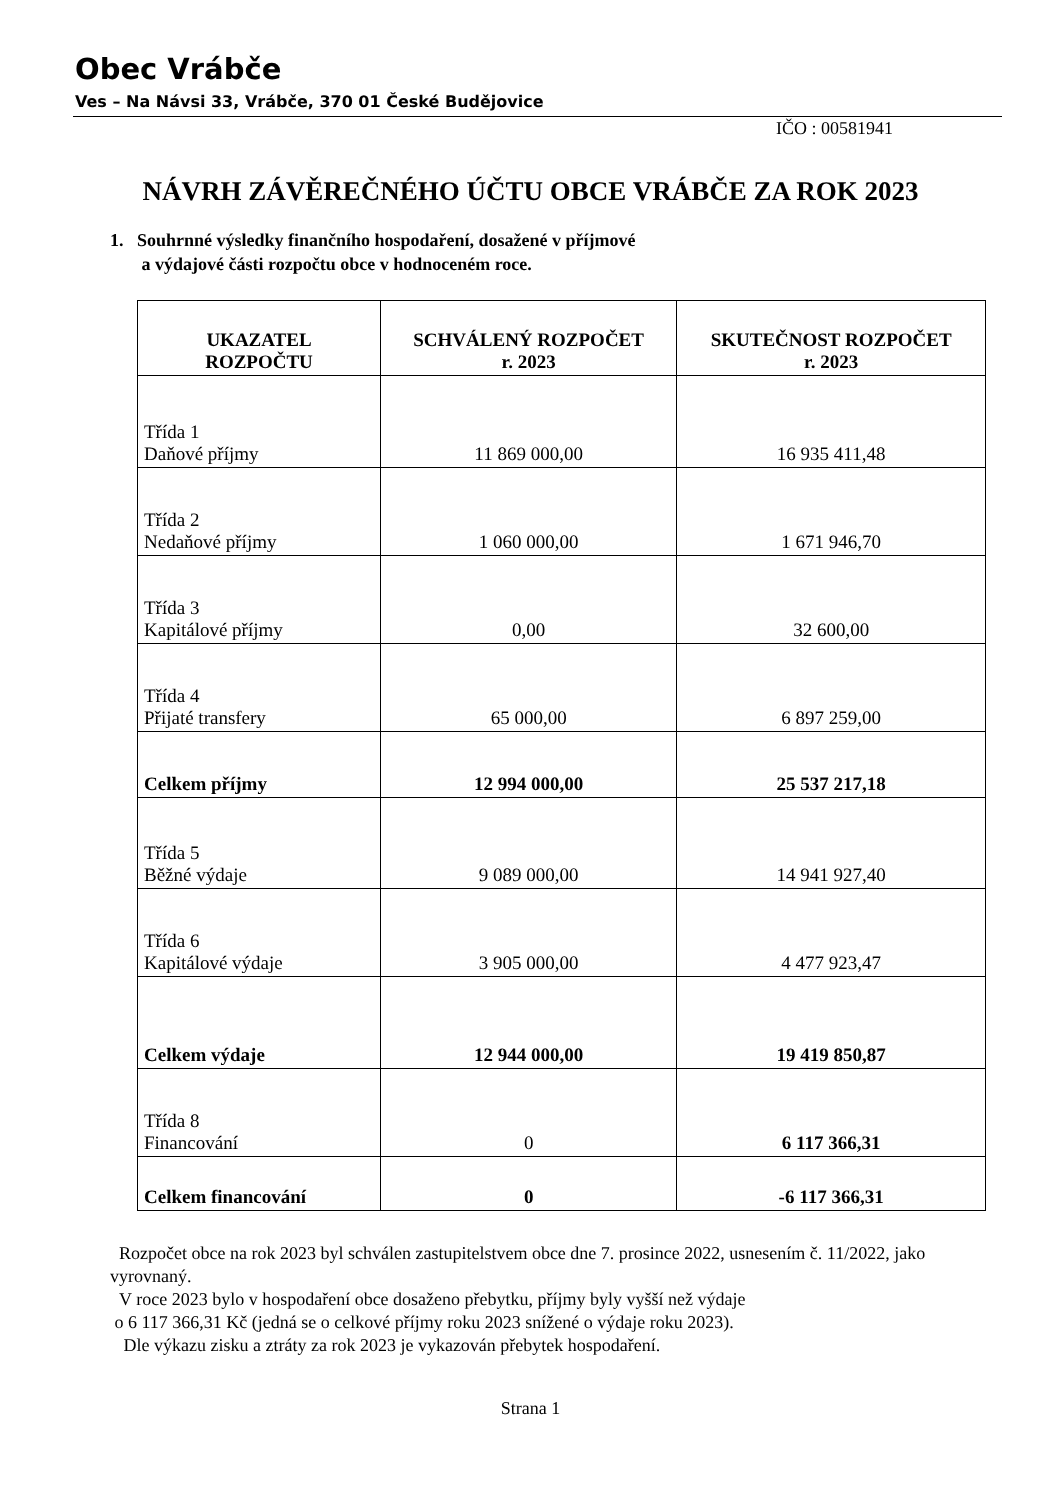Obec Vrábče
Ves – Na Návsi 33, Vrábče, 370 01 České Budějovice
IČO : 00581941
NÁVRH ZÁVĚREČNÉHO ÚČTU OBCE VRÁBČE ZA ROK 2023
1. Souhrnné výsledky finančního hospodaření, dosažené v příjmové
a výdajové části rozpočtu obce v hodnoceném roce.
| UKAZATEL ROZPOČTU | SCHVÁLENÝ ROZPOČET r. 2023 | SKUTEČNOST ROZPOČET r. 2023 |
| --- | --- | --- |
| Třída 1 Daňové příjmy | 11 869 000,00 | 16 935 411,48 |
| Třída 2 Nedaňové příjmy | 1 060 000,00 | 1 671 946,70 |
| Třída 3 Kapitálové příjmy | 0,00 | 32 600,00 |
| Třída 4 Přijaté transfery | 65 000,00 | 6 897 259,00 |
| Celkem příjmy | 12 994 000,00 | 25 537 217,18 |
| Třída 5 Běžné výdaje | 9 089 000,00 | 14 941 927,40 |
| Třída 6 Kapitálové výdaje | 3 905 000,00 | 4 477 923,47 |
| Celkem výdaje | 12 944 000,00 | 19 419 850,87 |
| Třída 8 Financování | 0 | 6 117 366,31 |
| Celkem financování | 0 | -6 117 366,31 |
Rozpočet obce na rok 2023 byl schválen zastupitelstvem obce dne 7. prosince 2022, usnesením č. 11/2022, jako vyrovnaný.
V roce 2023 bylo v hospodaření obce dosaženo přebytku, příjmy byly vyšší než výdaje
o 6 117 366,31 Kč (jedná se o celkové příjmy roku 2023 snížené o výdaje roku 2023).
Dle výkazu zisku a ztráty za rok 2023 je vykazován přebytek hospodaření.
Strana 1